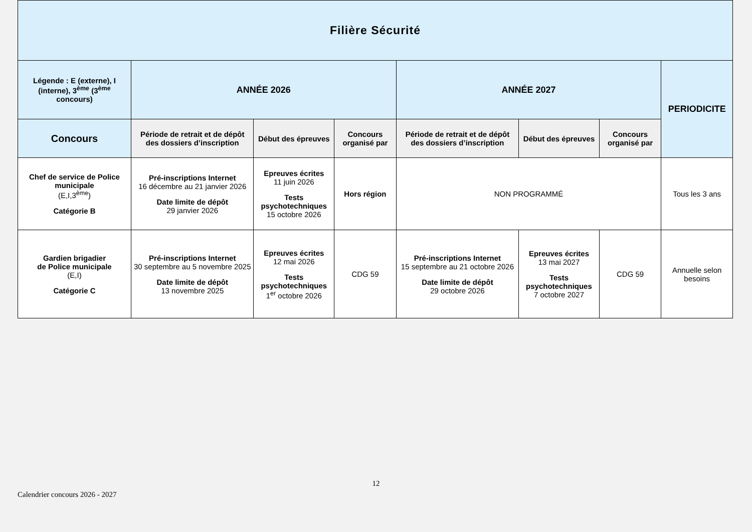| Filière Sécurité | | | | | | | |
| --- | --- | --- | --- | --- | --- | --- | --- |
| Légende : E (externe), I (interne), 3<sup>ème</sup> (3<sup>ème</sup> concours) | ANNÉE 2026 | | | ANNÉE 2027 | | | PERIODICITE |
| Concours | Période de retrait et de dépôt des dossiers d’inscription | Début des épreuves | Concours organisé par | Période de retrait et de dépôt des dossiers d’inscription | Début des épreuves | Concours organisé par | |
| Chef de service de Police municipale (E,I,3<sup>ème</sup>) Catégorie B | Pré-inscriptions Internet 16 décembre au 21 janvier 2026 Date limite de dépôt 29 janvier 2026 | Epreuves écrites 11 juin 2026 Tests psychotechniques 15 octobre 2026 | Hors région | NON PROGRAMMÉ | | | Tous les 3 ans |
| Gardien brigadier de Police municipale (E,I) Catégorie C | Pré-inscriptions Internet 30 septembre au 5 novembre 2025 Date limite de dépôt 13 novembre 2025 | Epreuves écrites 12 mai 2026 Tests psychotechniques 1<sup>er</sup> octobre 2026 | CDG 59 | Pré-inscriptions Internet 15 septembre au 21 octobre 2026 Date limite de dépôt 29 octobre 2026 | Epreuves écrites 13 mai 2027 Tests psychotechniques 7 octobre 2027 | CDG 59 | Annuelle selon besoins |
12
Calendrier concours 2026 - 2027